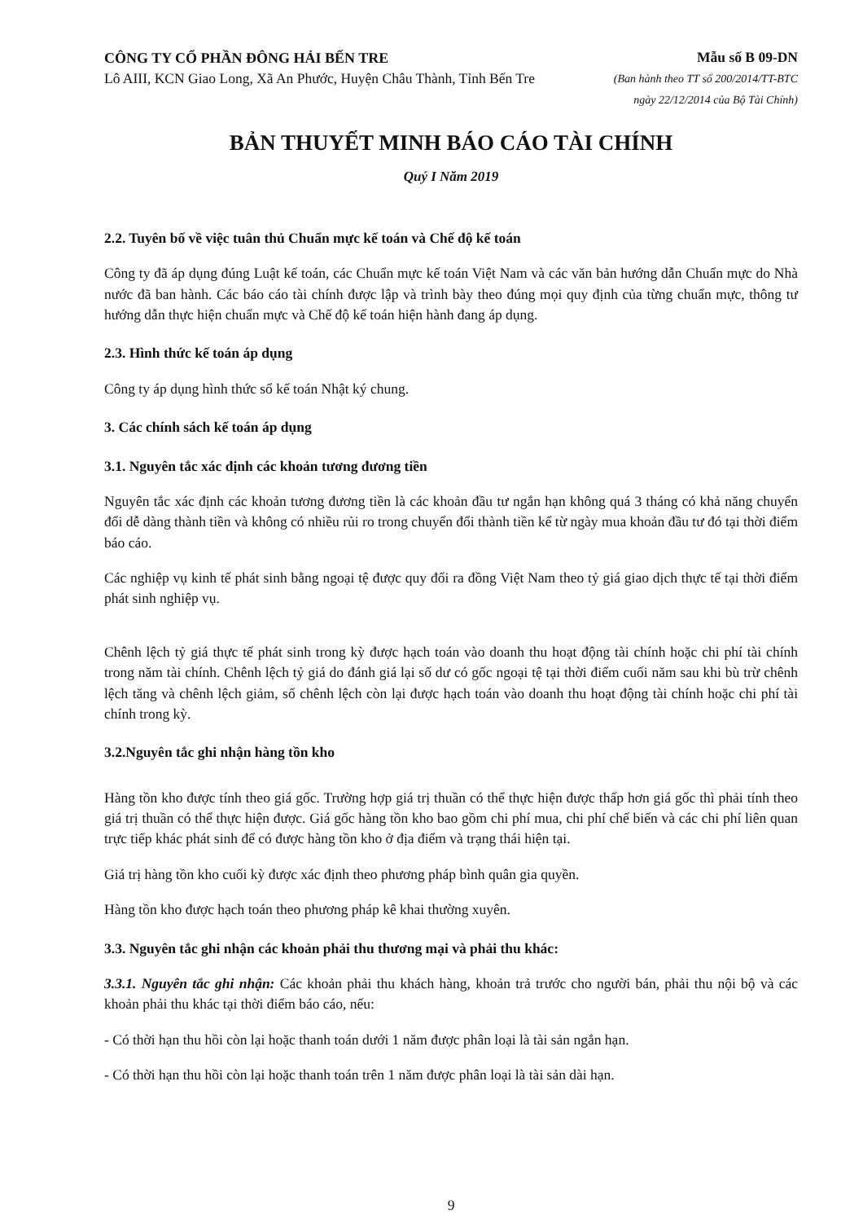CÔNG TY CỔ PHẦN ĐÔNG HẢI BẾN TRE
Lô AIII, KCN Giao Long, Xã An Phước, Huyện Châu Thành, Tỉnh Bến Tre
Mẫu số B 09-DN
(Ban hành theo TT số 200/2014/TT-BTC
ngày 22/12/2014 của Bộ Tài Chính)
BẢN THUYẾT MINH BÁO CÁO TÀI CHÍNH
Quý I Năm 2019
2.2. Tuyên bố về việc tuân thủ Chuẩn mực kế toán và Chế độ kế toán
Công ty đã áp dụng đúng Luật kế toán, các Chuẩn mực kế toán Việt Nam và các văn bản hướng dẫn Chuẩn mực do Nhà nước đã ban hành. Các báo cáo tài chính được lập và trình bày theo đúng mọi quy định của từng chuẩn mực, thông tư hướng dẫn thực hiện chuẩn mực và Chế độ kế toán hiện hành đang áp dụng.
2.3. Hình thức kế toán áp dụng
Công ty áp dụng hình thức sổ kế toán Nhật ký chung.
3. Các chính sách kế toán áp dụng
3.1. Nguyên tắc xác định các khoản tương đương tiền
Nguyên tắc xác định các khoản tương đương tiền là các khoản đầu tư ngắn hạn không quá 3 tháng có khả năng chuyển đổi dễ dàng thành tiền và không có nhiều rủi ro trong chuyển đổi thành tiền kể từ ngày mua khoản đầu tư đó tại thời điểm báo cáo.
Các nghiệp vụ kinh tế phát sinh bằng ngoại tệ được quy đổi ra đồng Việt Nam theo tỷ giá giao dịch thực tế tại thời điểm phát sinh nghiệp vụ.
Chênh lệch tỷ giá thực tế phát sinh trong kỳ được hạch toán vào doanh thu hoạt động tài chính hoặc chi phí tài chính trong năm tài chính. Chênh lệch tỷ giá do đánh giá lại số dư có gốc ngoại tệ tại thời điểm cuối năm sau khi bù trừ chênh lệch tăng và chênh lệch giảm, số chênh lệch còn lại được hạch toán vào doanh thu hoạt động tài chính hoặc chi phí tài chính trong kỳ.
3.2.Nguyên tắc ghi nhận hàng tồn kho
Hàng tồn kho được tính theo giá gốc. Trường hợp giá trị thuần có thể thực hiện được thấp hơn giá gốc thì phải tính theo giá trị thuần có thể thực hiện được. Giá gốc hàng tồn kho bao gồm chi phí mua, chi phí chế biến và các chi phí liên quan trực tiếp khác phát sinh để có được hàng tồn kho ở địa điểm và trạng thái hiện tại.
Giá trị hàng tồn kho cuối kỳ được xác định theo phương pháp bình quân gia quyền.
Hàng tồn kho được hạch toán theo phương pháp kê khai thường xuyên.
3.3. Nguyên tắc ghi nhận các khoản phải thu thương mại và phải thu khác:
3.3.1. Nguyên tắc ghi nhận: Các khoản phải thu khách hàng, khoản trả trước cho người bán, phải thu nội bộ và các khoản phải thu khác tại thời điểm báo cáo, nếu:
- Có thời hạn thu hồi còn lại hoặc thanh toán dưới 1 năm được phân loại là tài sản ngắn hạn.
- Có thời hạn thu hồi còn lại hoặc thanh toán trên 1 năm được phân loại là tài sản dài hạn.
9